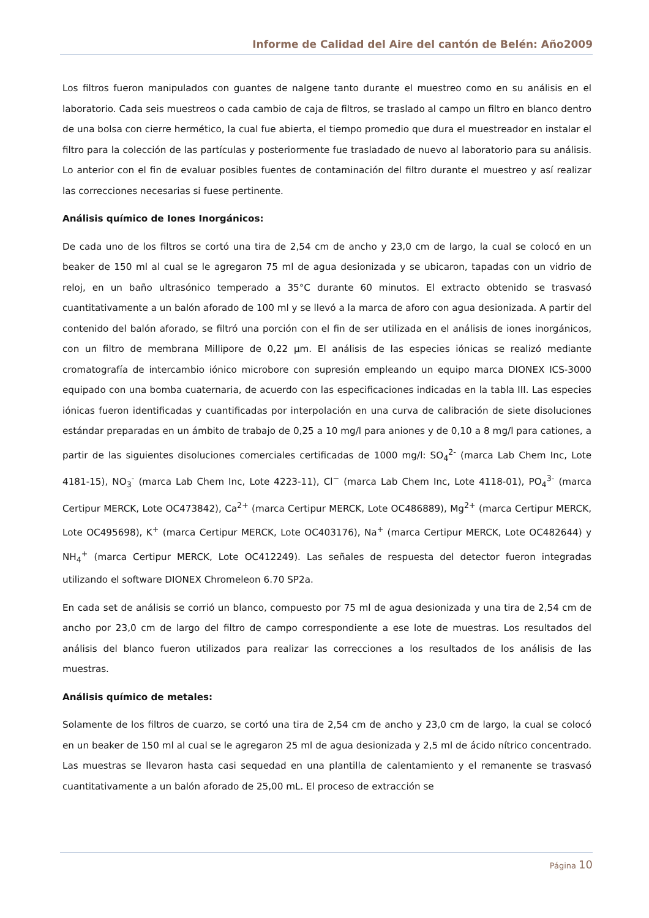Informe de Calidad del Aire del cantón de Belén: Año2009
Los filtros fueron manipulados con guantes de nalgene tanto durante el muestreo como en su análisis en el laboratorio. Cada seis muestreos o cada cambio de caja de filtros, se traslado al campo un filtro en blanco dentro de una bolsa con cierre hermético, la cual fue abierta, el tiempo promedio que dura el muestreador en instalar el filtro para la colección de las partículas y posteriormente fue trasladado de nuevo al laboratorio para su análisis. Lo anterior con el fin de evaluar posibles fuentes de contaminación del filtro durante el muestreo y así realizar las correcciones necesarias si fuese pertinente.
Análisis químico de Iones Inorgánicos:
De cada uno de los filtros se cortó una tira de 2,54 cm de ancho y 23,0 cm de largo, la cual se colocó en un beaker de 150 ml al cual se le agregaron 75 ml de agua desionizada y se ubicaron, tapadas con un vidrio de reloj, en un baño ultrasónico temperado a 35°C durante 60 minutos. El extracto obtenido se trasvasó cuantitativamente a un balón aforado de 100 ml y se llevó a la marca de aforo con agua desionizada. A partir del contenido del balón aforado, se filtró una porción con el fin de ser utilizada en el análisis de iones inorgánicos, con un filtro de membrana Millipore de 0,22 µm. El análisis de las especies iónicas se realizó mediante cromatografía de intercambio iónico microbore con supresión empleando un equipo marca DIONEX ICS-3000 equipado con una bomba cuaternaria, de acuerdo con las especificaciones indicadas en la tabla III. Las especies iónicas fueron identificadas y cuantificadas por interpolación en una curva de calibración de siete disoluciones estándar preparadas en un ámbito de trabajo de 0,25 a 10 mg/l para aniones y de 0,10 a 8 mg/l para cationes, a partir de las siguientes disoluciones comerciales certificadas de 1000 mg/l: SO<sub>4</sub><sup>2-</sup> (marca Lab Chem Inc, Lote 4181-15), NO<sub>3</sub><sup>-</sup> (marca Lab Chem Inc, Lote 4223-11), Cl<sup>−</sup> (marca Lab Chem Inc, Lote 4118-01), PO<sub>4</sub><sup>3-</sup> (marca Certipur MERCK, Lote OC473842), Ca<sup>2+</sup> (marca Certipur MERCK, Lote OC486889), Mg<sup>2+</sup> (marca Certipur MERCK, Lote OC495698), K<sup>+</sup> (marca Certipur MERCK, Lote OC403176), Na<sup>+</sup> (marca Certipur MERCK, Lote OC482644) y NH<sub>4</sub><sup>+</sup> (marca Certipur MERCK, Lote OC412249). Las señales de respuesta del detector fueron integradas utilizando el software DIONEX Chromeleon 6.70 SP2a.
En cada set de análisis se corrió un blanco, compuesto por 75 ml de agua desionizada y una tira de 2,54 cm de ancho por 23,0 cm de largo del filtro de campo correspondiente a ese lote de muestras. Los resultados del análisis del blanco fueron utilizados para realizar las correcciones a los resultados de los análisis de las muestras.
Análisis químico de metales:
Solamente de los filtros de cuarzo, se cortó una tira de 2,54 cm de ancho y 23,0 cm de largo, la cual se colocó en un beaker de 150 ml al cual se le agregaron 25 ml de agua desionizada y 2,5 ml de ácido nítrico concentrado. Las muestras se llevaron hasta casi sequedad en una plantilla de calentamiento y el remanente se trasvasó cuantitativamente a un balón aforado de 25,00 mL. El proceso de extracción se
Página 10